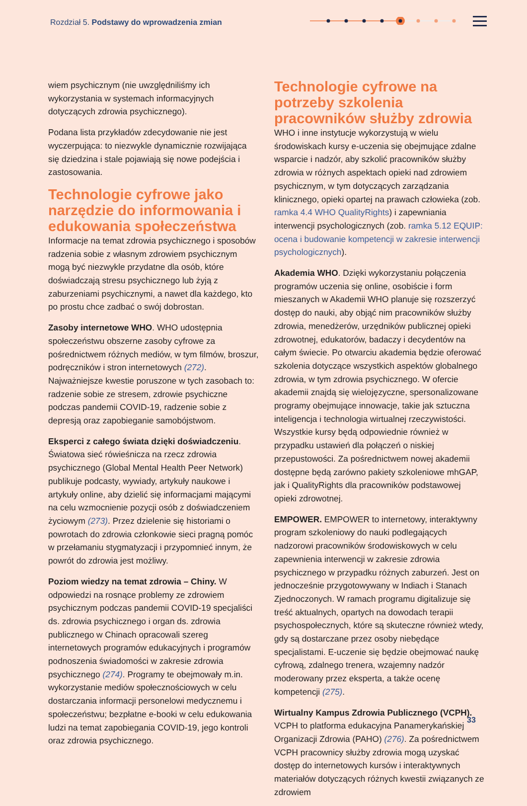Rozdział 5. Podstawy do wprowadzenia zmian
wiem psychicznym (nie uwzględniliśmy ich wykorzystania w systemach informacyjnych dotyczących zdrowia psychicznego).
Podana lista przykładów zdecydowanie nie jest wyczerpująca: to niezwykle dynamicznie rozwijająca się dziedzina i stale pojawiają się nowe podejścia i zastosowania.
Technologie cyfrowe jako narzędzie do informowania i edukowania społeczeństwa
Informacje na temat zdrowia psychicznego i sposobów radzenia sobie z własnym zdrowiem psychicznym mogą być niezwykle przydatne dla osób, które doświadczają stresu psychicznego lub żyją z zaburzeniami psychicznymi, a nawet dla każdego, kto po prostu chce zadbać o swój dobrostan.
Zasoby internetowe WHO. WHO udostępnia społeczeństwu obszerne zasoby cyfrowe za pośrednictwem różnych mediów, w tym filmów, broszur, podręczników i stron internetowych (272). Najważniejsze kwestie poruszone w tych zasobach to: radzenie sobie ze stresem, zdrowie psychiczne podczas pandemii COVID-19, radzenie sobie z depresją oraz zapobieganie samobójstwom.
Eksperci z całego świata dzięki doświadczeniu. Światowa sieć rówieśnicza na rzecz zdrowia psychicznego (Global Mental Health Peer Network) publikuje podcasty, wywiady, artykuły naukowe i artykuły online, aby dzielić się informacjami mającymi na celu wzmocnienie pozycji osób z doświadczeniem życiowym (273). Przez dzielenie się historiami o powrotach do zdrowia członkowie sieci pragną pomóc w przełamaniu stygmatyzacji i przypomnieć innym, że powrót do zdrowia jest możliwy.
Poziom wiedzy na temat zdrowia – Chiny. W odpowiedzi na rosnące problemy ze zdrowiem psychicznym podczas pandemii COVID-19 specjaliści ds. zdrowia psychicznego i organ ds. zdrowia publicznego w Chinach opracowali szereg internetowych programów edukacyjnych i programów podnoszenia świadomości w zakresie zdrowia psychicznego (274). Programy te obejmowały m.in. wykorzystanie mediów społecznościowych w celu dostarczania informacji personelowi medycznemu i społeczeństwu; bezpłatne e-booki w celu edukowania ludzi na temat zapobiegania COVID-19, jego kontroli oraz zdrowia psychicznego.
Technologie cyfrowe na potrzeby szkolenia pracowników służby zdrowia
WHO i inne instytucje wykorzystują w wielu środowiskach kursy e-uczenia się obejmujące zdalne wsparcie i nadzór, aby szkolić pracowników służby zdrowia w różnych aspektach opieki nad zdrowiem psychicznym, w tym dotyczących zarządzania klinicznego, opieki opartej na prawach człowieka (zob. ramka 4.4 WHO QualityRights) i zapewniania interwencji psychologicznych (zob. ramka 5.12 EQUIP: ocena i budowanie kompetencji w zakresie interwencji psychologicznych).
Akademia WHO. Dzięki wykorzystaniu połączenia programów uczenia się online, osobiście i form mieszanych w Akademii WHO planuje się rozszerzyć dostęp do nauki, aby objąć nim pracowników służby zdrowia, menedżerów, urzędników publicznej opieki zdrowotnej, edukatorów, badaczy i decydentów na całym świecie. Po otwarciu akademia będzie oferować szkolenia dotyczące wszystkich aspektów globalnego zdrowia, w tym zdrowia psychicznego. W ofercie akademii znajdą się wielojęzyczne, spersonalizowane programy obejmujące innowacje, takie jak sztuczna inteligencja i technologia wirtualnej rzeczywistości. Wszystkie kursy będą odpowiednie również w przypadku ustawień dla połączeń o niskiej przepustowości. Za pośrednictwem nowej akademii dostępne będą zarówno pakiety szkoleniowe mhGAP, jak i QualityRights dla pracowników podstawowej opieki zdrowotnej.
EMPOWER. EMPOWER to internetowy, interaktywny program szkoleniowy do nauki podlegających nadzorowi pracowników środowiskowych w celu zapewnienia interwencji w zakresie zdrowia psychicznego w przypadku różnych zaburzeń. Jest on jednocześnie przygotowywany w Indiach i Stanach Zjednoczonych. W ramach programu digitalizuje się treść aktualnych, opartych na dowodach terapii psychospołecznych, które są skuteczne również wtedy, gdy są dostarczane przez osoby niebędące specjalistami. E-uczenie się będzie obejmować naukę cyfrową, zdalnego trenera, wzajemny nadzór moderowany przez eksperta, a także ocenę kompetencji (275).
Wirtualny Kampus Zdrowia Publicznego (VCPH). VCPH to platforma edukacyjna Panamerykańskiej Organizacji Zdrowia (PAHO) (276). Za pośrednictwem VCPH pracownicy służby zdrowia mogą uzyskać dostęp do internetowych kursów i interaktywnych materiałów dotyczących różnych kwestii związanych ze zdrowiem
33